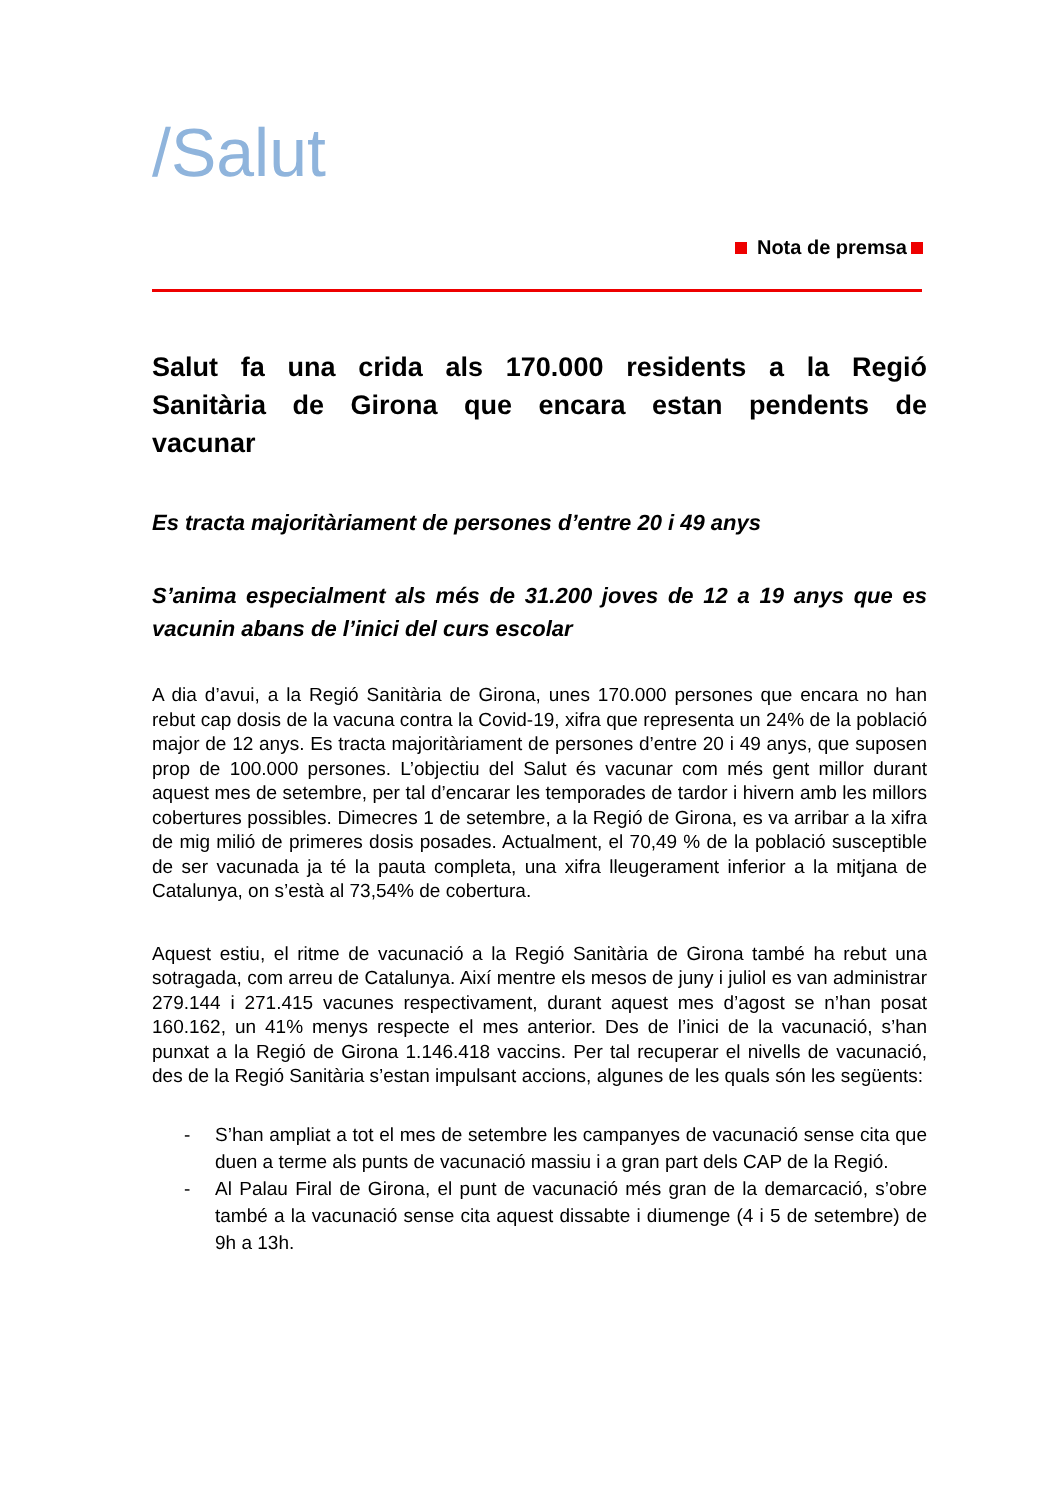/Salut
Nota de premsa
Salut fa una crida als 170.000 residents a la Regió Sanitària de Girona que encara estan pendents de vacunar
Es tracta majoritàriament de persones d’entre 20 i 49 anys
S’anima especialment als més de 31.200 joves de 12 a 19 anys que es vacunin abans de l’inici del curs escolar
A dia d’avui, a la Regió Sanitària de Girona, unes 170.000 persones que encara no han rebut cap dosis de la vacuna contra la Covid-19, xifra que representa un 24% de la població major de 12 anys. Es tracta majoritàriament de persones d’entre 20 i 49 anys, que suposen prop de 100.000 persones. L’objectiu del Salut és vacunar com més gent millor durant aquest mes de setembre, per tal d’encarar les temporades de tardor i hivern amb les millors cobertures possibles. Dimecres 1 de setembre, a la Regió de Girona, es va arribar a la xifra de mig milió de primeres dosis posades. Actualment, el 70,49 % de la població susceptible de ser vacunada ja té la pauta completa, una xifra lleugerament inferior a la mitjana de Catalunya, on s’està al 73,54% de cobertura.
Aquest estiu, el ritme de vacunació a la Regió Sanitària de Girona també ha rebut una sotragada, com arreu de Catalunya. Així mentre els mesos de juny i juliol es van administrar 279.144 i 271.415 vacunes respectivament, durant aquest mes d’agost se n’han posat 160.162, un 41% menys respecte el mes anterior. Des de l’inici de la vacunació, s’han punxat a la Regió de Girona 1.146.418 vaccins. Per tal recuperar el nivells de vacunació, des de la Regió Sanitària s’estan impulsant accions, algunes de les quals són les següents:
- S’han ampliat a tot el mes de setembre les campanyes de vacunació sense cita que duen a terme als punts de vacunació massiu i a gran part dels CAP de la Regió.
- Al Palau Firal de Girona, el punt de vacunació més gran de la demarcació, s’obre també a la vacunació sense cita aquest dissabte i diumenge (4 i 5 de setembre) de 9h a 13h.